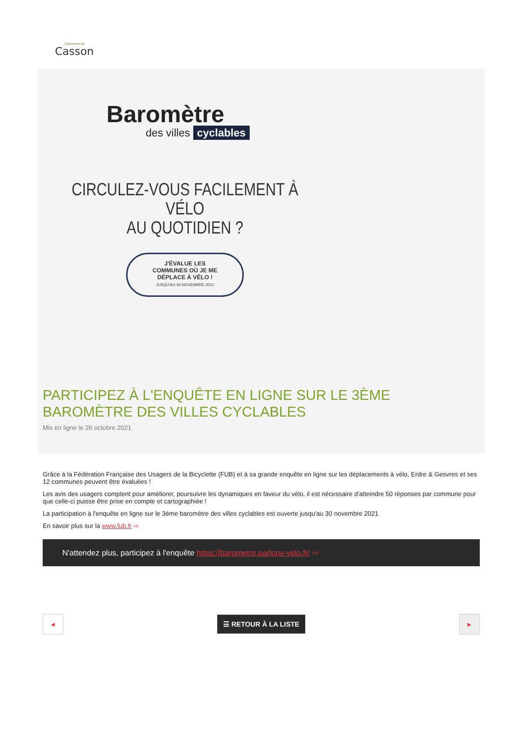Commune de
Casson
Baromètre
des villes cyclables
CIRCULEZ-VOUS FACILEMENT À VÉLO
AU QUOTIDIEN ?
J'ÉVALUE LES
COMMUNES OÙ JE ME
DÉPLACE À VÉLO !
JUSQU'AU 30 NOVEMBRE 2021
PARTICIPEZ À L'ENQUÊTE EN LIGNE SUR LE 3ÈME BAROMÈTRE DES VILLES CYCLABLES
Mis en ligne le 26 octobre 2021
Grâce à la Fédération Française des Usagers de la Bicyclette (FUB) et à sa grande enquête en ligne sur les déplacements à vélo, Erdre & Gesvres et ses 12 communes peuvent être évaluées !
Les avis des usagers comptent pour améliorer, poursuivre les dynamiques en faveur du vélo, il est nécessaire d'atteindre 50 réponses par commune pour que celle-ci puisse être prise en compte et cartographiée !
La participation à l'enquête en ligne sur le 3ème baromètre des villes cyclables est ouverte jusqu'au 30 novembre 2021
En savoir plus sur la www.fub.fr ⇨
N'attendez plus, participez à l'enquête https://barometre.parlons-velo.fr/ ⇨
◀
☰ RETOUR À LA LISTE
▶